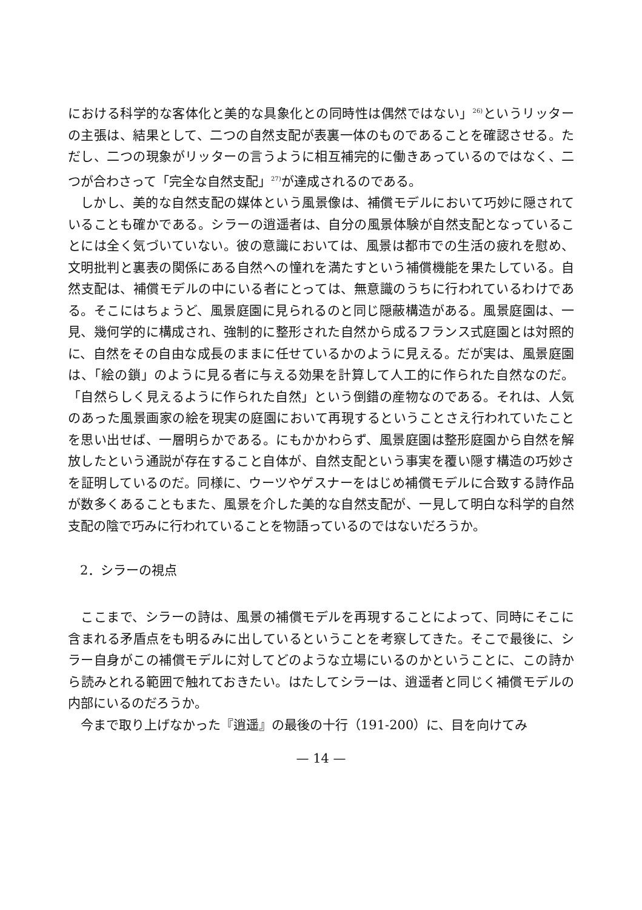における科学的な客体化と美的な具象化との同時性は偶然ではない」<sup>26)</sup>というリッターの主張は、結果として、二つの自然支配が表裏一体のものであることを確認させる。ただし、二つの現象がリッターの言うように相互補完的に働きあっているのではなく、二つが合わさって「完全な自然支配」<sup>27)</sup>が達成されるのである。
しかし、美的な自然支配の媒体という風景像は、補償モデルにおいて巧妙に隠されていることも確かである。シラーの逍遥者は、自分の風景体験が自然支配となっていることには全く気づいていない。彼の意識においては、風景は都市での生活の疲れを慰め、文明批判と裏表の関係にある自然への憧れを満たすという補償機能を果たしている。自然支配は、補償モデルの中にいる者にとっては、無意識のうちに行われているわけである。そこにはちょうど、風景庭園に見られるのと同じ隠蔽構造がある。風景庭園は、一見、幾何学的に構成され、強制的に整形された自然から成るフランス式庭園とは対照的に、自然をその自由な成長のままに任せているかのように見える。だが実は、風景庭園は、「絵の鎖」のように見る者に与える効果を計算して人工的に作られた自然なのだ。「自然らしく見えるように作られた自然」という倒錯の産物なのである。それは、人気のあった風景画家の絵を現実の庭園において再現するということさえ行われていたことを思い出せば、一層明らかである。にもかかわらず、風景庭園は整形庭園から自然を解放したという通説が存在すること自体が、自然支配という事実を覆い隠す構造の巧妙さを証明しているのだ。同様に、ウーツやゲスナーをはじめ補償モデルに合致する詩作品が数多くあることもまた、風景を介した美的な自然支配が、一見して明白な科学的自然支配の陰で巧みに行われていることを物語っているのではないだろうか。
2．シラーの視点
ここまで、シラーの詩は、風景の補償モデルを再現することによって、同時にそこに含まれる矛盾点をも明るみに出しているということを考察してきた。そこで最後に、シラー自身がこの補償モデルに対してどのような立場にいるのかということに、この詩から読みとれる範囲で触れておきたい。はたしてシラーは、逍遥者と同じく補償モデルの内部にいるのだろうか。
今まで取り上げなかった『逍遥』の最後の十行（191-200）に、目を向けてみ
— 14 —